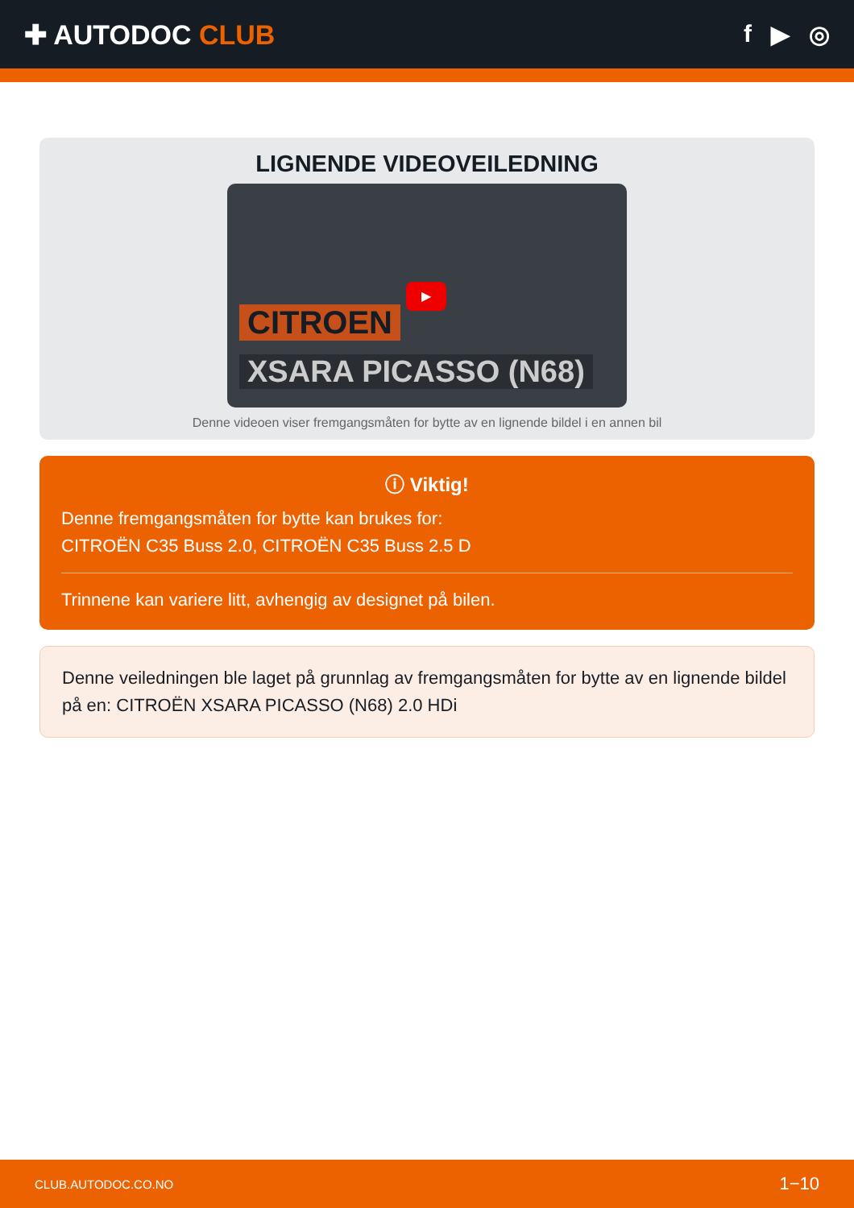✚ AUTODOC CLUB f ▶ ◎
LIGNENDE VIDEOVEILEDNING
▶
CITROEN
XSARA PICASSO (N68)
Denne videoen viser fremgangsmåten for bytte av en lignende bildel i en annen bil
ⓘ Viktig!
Denne fremgangsmåten for bytte kan brukes for:
CITROËN C35 Buss 2.0, CITROËN C35 Buss 2.5 D
Trinnene kan variere litt, avhengig av designet på bilen.
Denne veiledningen ble laget på grunnlag av fremgangsmåten for bytte av en lignende bildel på en: CITROËN XSARA PICASSO (N68) 2.0 HDi
CLUB.AUTODOC.CO.NO 1−10